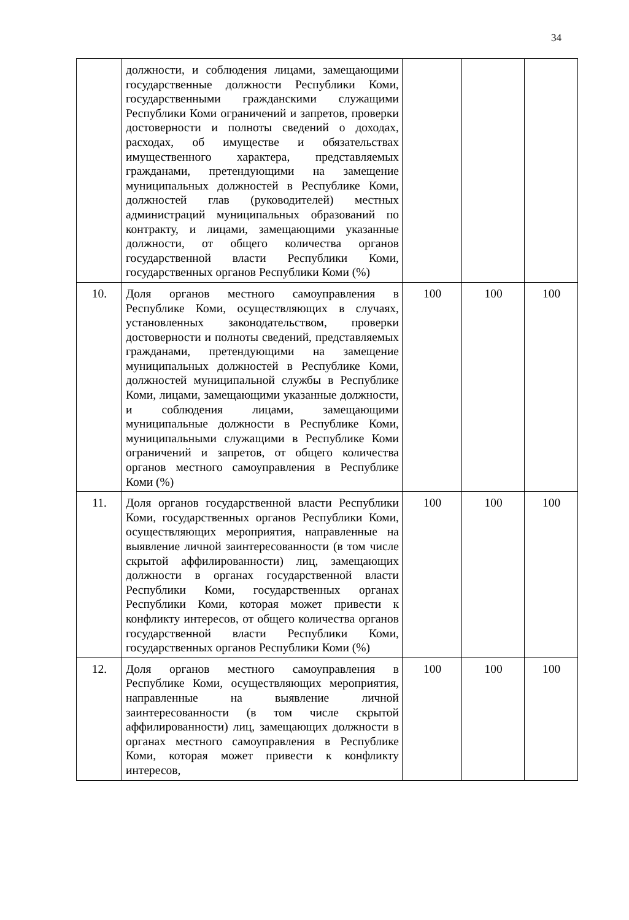34
| | должности, и соблюдения лицами, замещающими государственные должности Республики Коми, государственными гражданскими служащими Республики Коми ограничений и запретов, проверки достоверности и полноты сведений о доходах, расходах, об имуществе и обязательствах имущественного характера, представляемых гражданами, претендующими на замещение муниципальных должностей в Республике Коми, должностей глав (руководителей) местных администраций муниципальных образований по контракту, и лицами, замещающими указанные должности, от общего количества органов государственной власти Республики Коми, государственных органов Республики Коми (%) | | | |
| 10. | Доля органов местного самоуправления в Республике Коми, осуществляющих в случаях, установленных законодательством, проверки достоверности и полноты сведений, представляемых гражданами, претендующими на замещение муниципальных должностей в Республике Коми, должностей муниципальной службы в Республике Коми, лицами, замещающими указанные должности, и соблюдения лицами, замещающими муниципальные должности в Республике Коми, муниципальными служащими в Республике Коми ограничений и запретов, от общего количества органов местного самоуправления в Республике Коми (%) | 100 | 100 | 100 |
| 11. | Доля органов государственной власти Республики Коми, государственных органов Республики Коми, осуществляющих мероприятия, направленные на выявление личной заинтересованности (в том числе скрытой аффилированности) лиц, замещающих должности в органах государственной власти Республики Коми, государственных органах Республики Коми, которая может привести к конфликту интересов, от общего количества органов государственной власти Республики Коми, государственных органов Республики Коми (%) | 100 | 100 | 100 |
| 12. | Доля органов местного самоуправления в Республике Коми, осуществляющих мероприятия, направленные на выявление личной заинтересованности (в том числе скрытой аффилированности) лиц, замещающих должности в органах местного самоуправления в Республике Коми, которая может привести к конфликту интересов, | 100 | 100 | 100 |